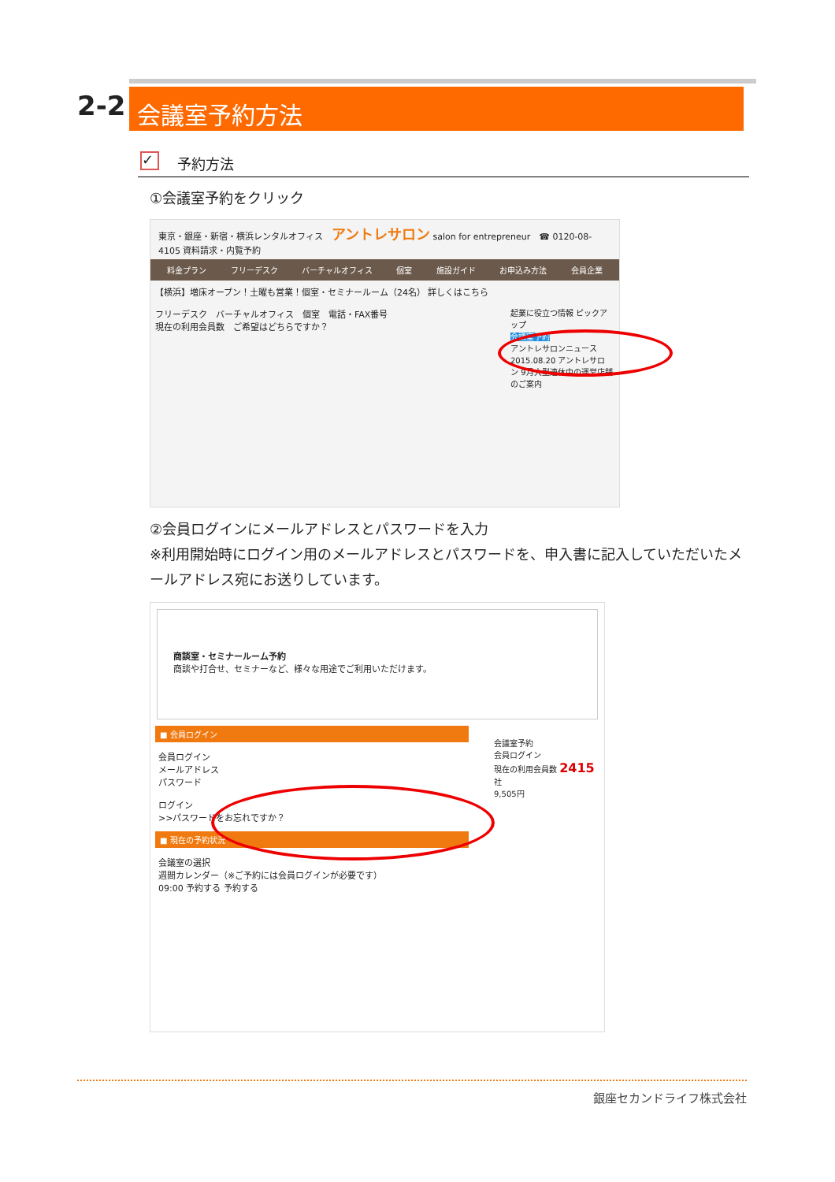2-2 会議室予約方法
✓
予約方法
①会議室予約をクリック
東京・銀座・新宿・横浜レンタルオフィス　アントレサロン salon for entrepreneur　☎ 0120-08-4105 資料請求・内覧予約
料金プラン フリーデスク バーチャルオフィス 個室 施設ガイド お申込み方法 会員企業
【横浜】増床オープン！土曜も営業！個室・セミナールーム（24名） 詳しくはこちら
起業に役立つ情報 ピックアップ
会議室予約
アントレサロンニュース
2015.08.20 アントレサロン 9月大型連休中の運営店舗のご案内
フリーデスク　バーチャルオフィス　個室　電話・FAX番号
現在の利用会員数　ご希望はどちらですか？
②会員ログインにメールアドレスとパスワードを入力
※利用開始時にログイン用のメールアドレスとパスワードを、申入書に記入していただいたメールアドレス宛にお送りしています。
商談室・セミナールーム予約
商談や打合せ、セミナーなど、様々な用途でご利用いただけます。
■ 会員ログイン
会員ログイン
メールアドレス
パスワード
ログイン
>>パスワードをお忘れですか？
■ 現在の予約状況
会議室の選択
週間カレンダー（※ご予約には会員ログインが必要です）
09:00 予約する 予約する
会議室予約
会員ログイン
現在の利用会員数 2415社
9,505円
銀座セカンドライフ株式会社